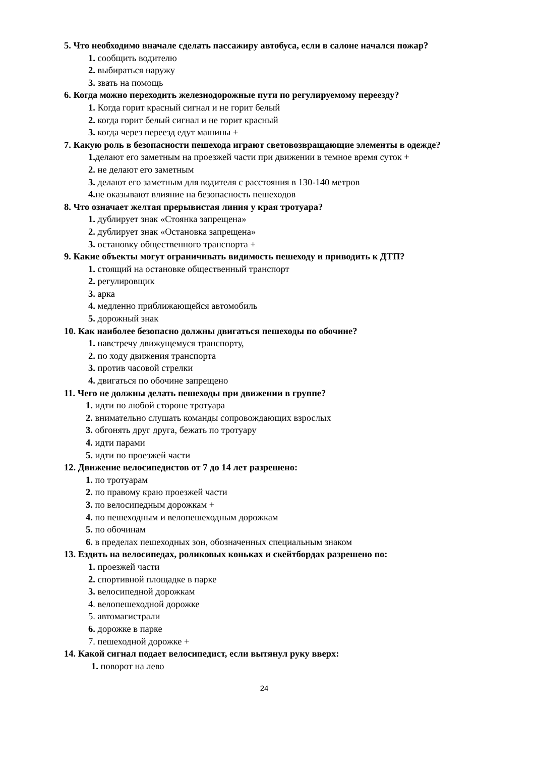5. Что необходимо вначале сделать пассажиру автобуса, если в салоне начался пожар?
1. сообщить водителю
2. выбираться наружу
3. звать на помощь
6. Когда можно переходить железнодорожные пути по регулируемому переезду?
1. Когда горит красный сигнал и не горит белый
2. когда горит белый сигнал и не горит красный
3. когда через переезд едут машины +
7. Какую роль в безопасности пешехода играют световозвращающие элементы в одежде?
1. делают его заметным на проезжей части при движении в темное время суток +
2. не делают его заметным
3. делают его заметным для водителя с расстояния в 130-140 метров
4. не оказывают влияние на безопасность пешеходов
8. Что означает желтая прерывистая линия у края тротуара?
1. дублирует знак «Стоянка запрещена»
2. дублирует знак «Остановка запрещена»
3. остановку общественного транспорта +
9. Какие объекты могут ограничивать видимость пешеходу и приводить к ДТП?
1. стоящий на остановке общественный транспорт
2. регулировщик
3. арка
4. медленно приближающейся автомобиль
5. дорожный знак
10. Как наиболее безопасно должны двигаться пешеходы по обочине?
1. навстречу движущемуся транспорту,
2. по ходу движения транспорта
3. против часовой стрелки
4. двигаться по обочине запрещено
11. Чего не должны делать пешеходы при движении в группе?
1. идти по любой стороне тротуара
2. внимательно слушать команды сопровождающих взрослых
3. обгонять друг друга, бежать по тротуару
4. идти парами
5. идти по проезжей части
12. Движение велосипедистов от 7 до 14 лет разрешено:
1. по тротуарам
2. по правому краю проезжей части
3. по велосипедным дорожкам +
4. по пешеходным и велопешеходным дорожкам
5. по обочинам
6. в пределах пешеходных зон, обозначенных специальным знаком
13. Ездить на велосипедах, роликовых коньках и скейтбордах разрешено по:
1. проезжей части
2. спортивной площадке в парке
3. велосипедной дорожкам
4. велопешеходной дорожке
5. автомагистрали
6. дорожке в парке
7. пешеходной дорожке +
14. Какой сигнал подает велосипедист, если вытянул руку вверх:
1. поворот на лево
24